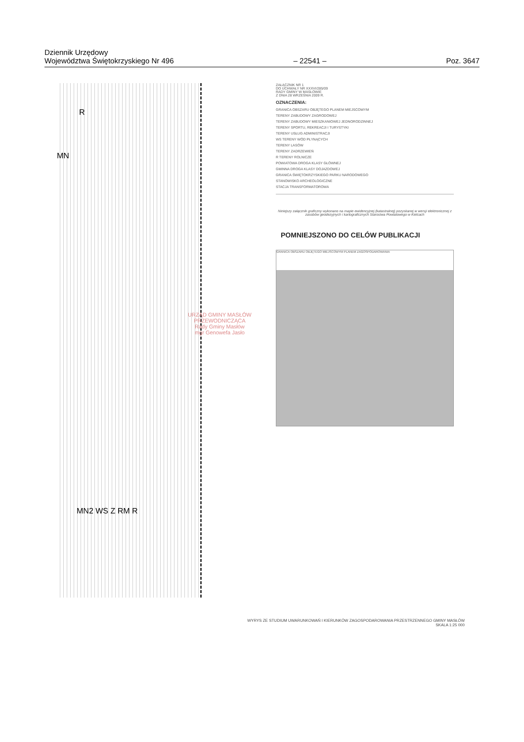Dziennik Urzędowy
Województwa Świętokrzyskiego Nr 496
– 22541 –
Poz. 3647
R
MN
MN2 WS Z RM R
URZĄD GMINY MASŁÓW
PRZEWODNICZĄCA
Rady Gminy Masłów
mgr Genowefa Jasło
ZAŁĄCZNIK NR 1
DO UCHWAŁY NR XXXVI/285/09
RADY GMINY W MASŁOWIE
Z DNIA 28 WRZEŚNIA 2009 R.
OZNACZENIA:
GRANICA OBSZARU OBJĘTEGO PLANEM MIEJSCOWYM
TERENY ZABUDOWY ZAGRODOWEJ
TERENY ZABUDOWY MIESZKANIOWEJ JEDNORODZINNEJ
TERENY SPORTU, REKREACJI I TURYSTYKI
TERENY USŁUG ADMINISTRACJI
WS TERENY WÓD PŁYNĄCYCH
TERENY LASÓW
TERENY ZADRZEWIEŃ
R TERENY ROLNICZE
POWIATOWA DROGA KLASY GŁÓWNEJ
GMINNA DROGA KLASY DOJAZDOWEJ
GRANICA ŚWIĘTOKRZYSKIEGO PARKU NARODOWEGO
STANOWISKO ARCHEOLOGICZNE
STACJA TRANSFORMATOROWA
Niniejszy załącznik graficzny wykonano na mapie ewidencyjnej (katastralnej) pozyskanej w wersji elektronicznej z zasobów geodezyjnych i kartograficznych Starostwa Powiatowego w Kielcach
POMNIEJSZONO DO CELÓW PUBLIKACJI
GRANICA OBSZARU OBJĘTEGO MIEJSCOWYM PLANEM ZAGOSPODAROWANIA
WYRYS ZE STUDIUM UWARUNKOWAŃ I KIERUNKÓW ZAGOSPODAROWANIA PRZESTRZENNEGO GMINY MASŁÓW
SKALA 1:25 000